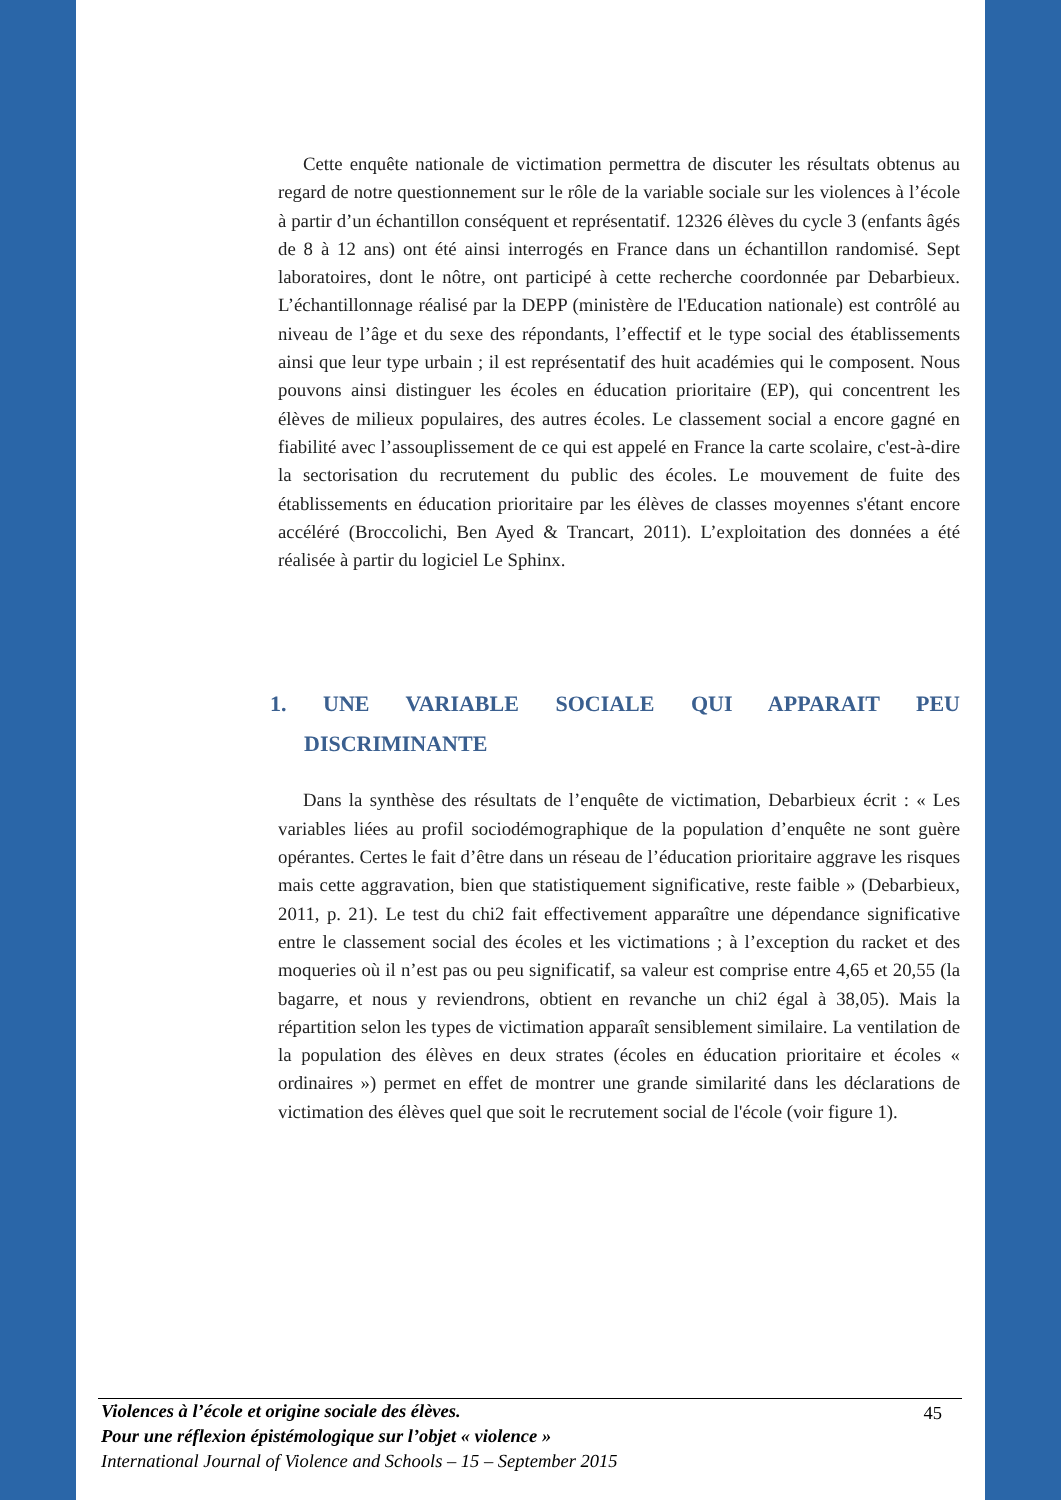Cette enquête nationale de victimation permettra de discuter les résultats obtenus au regard de notre questionnement sur le rôle de la variable sociale sur les violences à l’école à partir d’un échantillon conséquent et représentatif. 12326 élèves du cycle 3 (enfants âgés de 8 à 12 ans) ont été ainsi interrogés en France dans un échantillon randomisé. Sept laboratoires, dont le nôtre, ont participé à cette recherche coordonnée par Debarbieux. L’échantillonnage réalisé par la DEPP (ministère de l'Education nationale) est contrôlé au niveau de l’âge et du sexe des répondants, l’effectif et le type social des établissements ainsi que leur type urbain ; il est représentatif des huit académies qui le composent. Nous pouvons ainsi distinguer les écoles en éducation prioritaire (EP), qui concentrent les élèves de milieux populaires, des autres écoles. Le classement social a encore gagné en fiabilité avec l’assouplissement de ce qui est appelé en France la carte scolaire, c'est-à-dire la sectorisation du recrutement du public des écoles. Le mouvement de fuite des établissements en éducation prioritaire par les élèves de classes moyennes s'étant encore accéléré (Broccolichi, Ben Ayed & Trancart, 2011). L’exploitation des données a été réalisée à partir du logiciel Le Sphinx.
1. UNE VARIABLE SOCIALE QUI APPARAIT PEU
DISCRIMINANTE
Dans la synthèse des résultats de l’enquête de victimation, Debarbieux écrit : « Les variables liées au profil sociodémographique de la population d’enquête ne sont guère opérantes. Certes le fait d’être dans un réseau de l’éducation prioritaire aggrave les risques mais cette aggravation, bien que statistiquement significative, reste faible » (Debarbieux, 2011, p. 21). Le test du chi2 fait effectivement apparaître une dépendance significative entre le classement social des écoles et les victimations ; à l’exception du racket et des moqueries où il n’est pas ou peu significatif, sa valeur est comprise entre 4,65 et 20,55 (la bagarre, et nous y reviendrons, obtient en revanche un chi2 égal à 38,05). Mais la répartition selon les types de victimation apparaît sensiblement similaire. La ventilation de la population des élèves en deux strates (écoles en éducation prioritaire et écoles « ordinaires ») permet en effet de montrer une grande similarité dans les déclarations de victimation des élèves quel que soit le recrutement social de l'école (voir figure 1).
45
Violences à l’école et origine sociale des élèves.
Pour une réflexion épistémologique sur l’objet « violence »
International Journal of Violence and Schools – 15 – September 2015